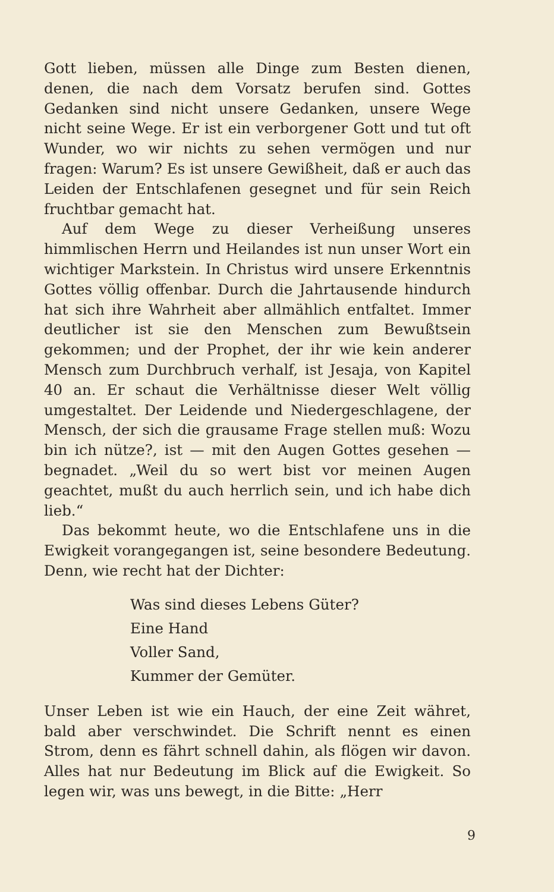Gott lieben, müssen alle Dinge zum Besten dienen, denen, die nach dem Vorsatz berufen sind. Gottes Gedanken sind nicht unsere Gedanken, unsere Wege nicht seine Wege. Er ist ein verborgener Gott und tut oft Wunder, wo wir nichts zu sehen vermögen und nur fragen: Warum? Es ist unsere Gewißheit, daß er auch das Leiden der Entschlafenen gesegnet und für sein Reich fruchtbar gemacht hat.
Auf dem Wege zu dieser Verheißung unseres himmlischen Herrn und Heilandes ist nun unser Wort ein wichtiger Markstein. In Christus wird unsere Erkenntnis Gottes völlig offenbar. Durch die Jahrtausende hindurch hat sich ihre Wahrheit aber allmählich entfaltet. Immer deutlicher ist sie den Menschen zum Bewußtsein gekommen; und der Prophet, der ihr wie kein anderer Mensch zum Durchbruch verhalf, ist Jesaja, von Kapitel 40 an. Er schaut die Verhältnisse dieser Welt völlig umgestaltet. Der Leidende und Niedergeschlagene, der Mensch, der sich die grausame Frage stellen muß: Wozu bin ich nütze?, ist — mit den Augen Gottes gesehen — begnadet. „Weil du so wert bist vor meinen Augen geachtet, mußt du auch herrlich sein, und ich habe dich lieb.“
Das bekommt heute, wo die Entschlafene uns in die Ewigkeit vorangegangen ist, seine besondere Bedeutung. Denn, wie recht hat der Dichter:
Was sind dieses Lebens Güter?
Eine Hand
Voller Sand,
Kummer der Gemüter.
Unser Leben ist wie ein Hauch, der eine Zeit währet, bald aber verschwindet. Die Schrift nennt es einen Strom, denn es fährt schnell dahin, als flögen wir davon. Alles hat nur Bedeutung im Blick auf die Ewigkeit. So legen wir, was uns bewegt, in die Bitte: „Herr
9